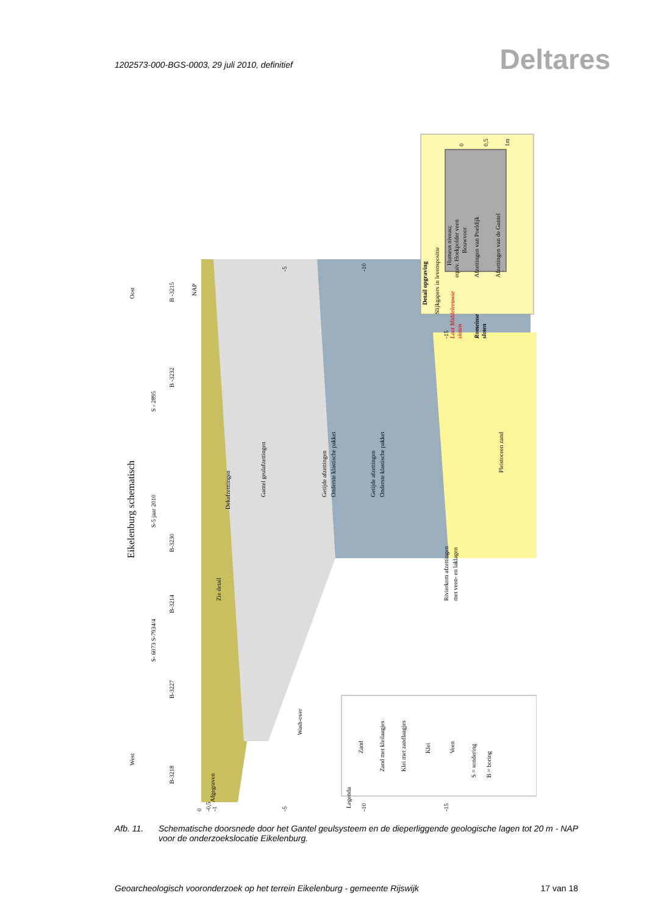1202573-000-BGS-0003, 29 juli 2010, definitief
Deltares
Eikelenburg schematisch
West
Oost
B-3218
B-3227
S- 6073 S-7934/4
B-3214
B-3230
S-5 jaar 2010
S - 2895
B -3232
B -3215
NAP
Afgegraven
Zie detail
Dekafzetttingen
Gantel geulafzettingen
Wash-over
Getijde afzettingen
Onderste klastische pakket
Getijde afzettingen
Onderste klastische pakket
Rivierkom afzettingen
met veen- en laklagen
Pleistoceen zand
Legenda
Zand
Zand met kleilaagjes
Klei met zandlaagjes
Klei
Veen
S = sondering
B = boring
Detail opgraving
Slijkgapers in levenspositie
Humeus niveau;
equiv. Hoekpolder veen
Bouwvoor
Afzettingen van Poeldijk
Afzettingen van de Gantel
Laat Middeleeuwse
sloten
Romeinse
sloten
0
0,5
1m
0
-0,5
-1
-5
-10
-15
-10
-5
-15
Afb. 11. Schematische doorsnede door het Gantel geulsysteem en de dieperliggende geologische lagen tot 20 m - NAP voor de onderzoekslocatie Eikelenburg.
Geoarcheologisch vooronderzoek op het terrein Eikelenburg - gemeente Rijswijk 17 van 18